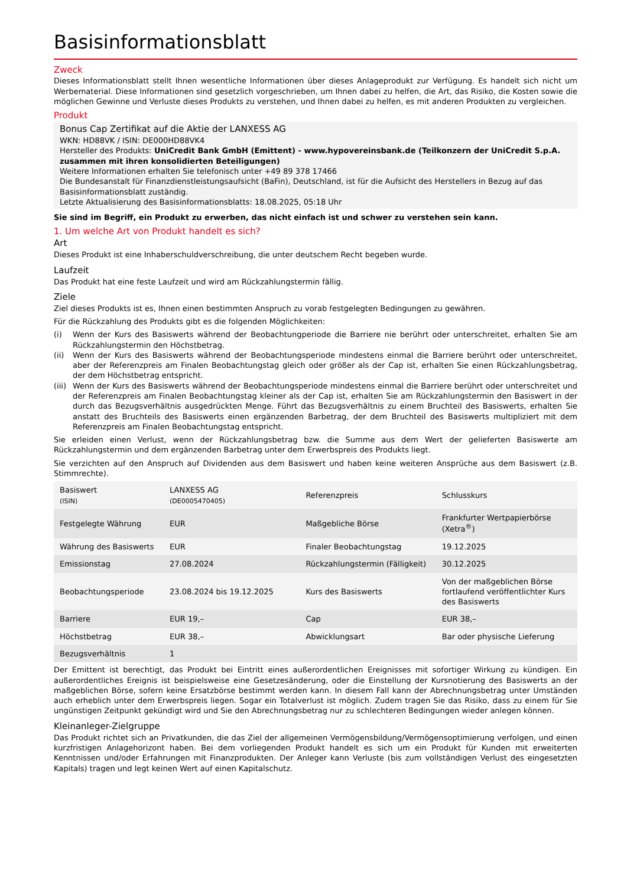Basisinformationsblatt
Zweck
Dieses Informationsblatt stellt Ihnen wesentliche Informationen über dieses Anlageprodukt zur Verfügung. Es handelt sich nicht um Werbematerial. Diese Informationen sind gesetzlich vorgeschrieben, um Ihnen dabei zu helfen, die Art, das Risiko, die Kosten sowie die möglichen Gewinne und Verluste dieses Produkts zu verstehen, und Ihnen dabei zu helfen, es mit anderen Produkten zu vergleichen.
Produkt
Bonus Cap Zertifikat auf die Aktie der LANXESS AG
WKN: HD88VK / ISIN: DE000HD88VK4
Hersteller des Produkts: UniCredit Bank GmbH (Emittent) - www.hypovereinsbank.de (Teilkonzern der UniCredit S.p.A. zusammen mit ihren konsolidierten Beteiligungen)
Weitere Informationen erhalten Sie telefonisch unter +49 89 378 17466
Die Bundesanstalt für Finanzdienstleistungsaufsicht (BaFin), Deutschland, ist für die Aufsicht des Herstellers in Bezug auf das Basisinformationsblatt zuständig.
Letzte Aktualisierung des Basisinformationsblatts: 18.08.2025, 05:18 Uhr
Sie sind im Begriff, ein Produkt zu erwerben, das nicht einfach ist und schwer zu verstehen sein kann.
1. Um welche Art von Produkt handelt es sich?
Art
Dieses Produkt ist eine Inhaberschuldverschreibung, die unter deutschem Recht begeben wurde.
Laufzeit
Das Produkt hat eine feste Laufzeit und wird am Rückzahlungstermin fällig.
Ziele
Ziel dieses Produkts ist es, Ihnen einen bestimmten Anspruch zu vorab festgelegten Bedingungen zu gewähren.
Für die Rückzahlung des Produkts gibt es die folgenden Möglichkeiten:
(i) Wenn der Kurs des Basiswerts während der Beobachtungperiode die Barriere nie berührt oder unterschreitet, erhalten Sie am Rückzahlungstermin den Höchstbetrag.
(ii) Wenn der Kurs des Basiswerts während der Beobachtungsperiode mindestens einmal die Barriere berührt oder unterschreitet, aber der Referenzpreis am Finalen Beobachtungstag gleich oder größer als der Cap ist, erhalten Sie einen Rückzahlungsbetrag, der dem Höchstbetrag entspricht.
(iii) Wenn der Kurs des Basiswerts während der Beobachtungsperiode mindestens einmal die Barriere berührt oder unterschreitet und der Referenzpreis am Finalen Beobachtungstag kleiner als der Cap ist, erhalten Sie am Rückzahlungstermin den Basiswert in der durch das Bezugsverhältnis ausgedrückten Menge. Führt das Bezugsverhältnis zu einem Bruchteil des Basiswerts, erhalten Sie anstatt des Bruchteils des Basiswerts einen ergänzenden Barbetrag, der dem Bruchteil des Basiswerts multipliziert mit dem Referenzpreis am Finalen Beobachtungstag entspricht.
Sie erleiden einen Verlust, wenn der Rückzahlungsbetrag bzw. die Summe aus dem Wert der gelieferten Basiswerte am Rückzahlungstermin und dem ergänzenden Barbetrag unter dem Erwerbspreis des Produkts liegt.
Sie verzichten auf den Anspruch auf Dividenden aus dem Basiswert und haben keine weiteren Ansprüche aus dem Basiswert (z.B. Stimmrechte).
| Basiswert (ISIN) | LANXESS AG (DE0005470405) | Referenzpreis | Schlusskurs |
| Festgelegte Währung | EUR | Maßgebliche Börse | Frankfurter Wertpapierbörse (Xetra<sup>®</sup>) |
| Währung des Basiswerts | EUR | Finaler Beobachtungstag | 19.12.2025 |
| Emissionstag | 27.08.2024 | Rückzahlungstermin (Fälligkeit) | 30.12.2025 |
| Beobachtungsperiode | 23.08.2024 bis 19.12.2025 | Kurs des Basiswerts | Von der maßgeblichen Börse fortlaufend veröffentlichter Kurs des Basiswerts |
| Barriere | EUR 19,– | Cap | EUR 38,– |
| Höchstbetrag | EUR 38,– | Abwicklungsart | Bar oder physische Lieferung |
| Bezugsverhältnis | 1 | | |
Der Emittent ist berechtigt, das Produkt bei Eintritt eines außerordentlichen Ereignisses mit sofortiger Wirkung zu kündigen. Ein außerordentliches Ereignis ist beispielsweise eine Gesetzesänderung, oder die Einstellung der Kursnotierung des Basiswerts an der maßgeblichen Börse, sofern keine Ersatzbörse bestimmt werden kann. In diesem Fall kann der Abrechnungsbetrag unter Umständen auch erheblich unter dem Erwerbspreis liegen. Sogar ein Totalverlust ist möglich. Zudem tragen Sie das Risiko, dass zu einem für Sie ungünstigen Zeitpunkt gekündigt wird und Sie den Abrechnungsbetrag nur zu schlechteren Bedingungen wieder anlegen können.
Kleinanleger-Zielgruppe
Das Produkt richtet sich an Privatkunden, die das Ziel der allgemeinen Vermögensbildung/Vermögensoptimierung verfolgen, und einen kurzfristigen Anlagehorizont haben. Bei dem vorliegenden Produkt handelt es sich um ein Produkt für Kunden mit erweiterten Kenntnissen und/oder Erfahrungen mit Finanzprodukten. Der Anleger kann Verluste (bis zum vollständigen Verlust des eingesetzten Kapitals) tragen und legt keinen Wert auf einen Kapitalschutz.